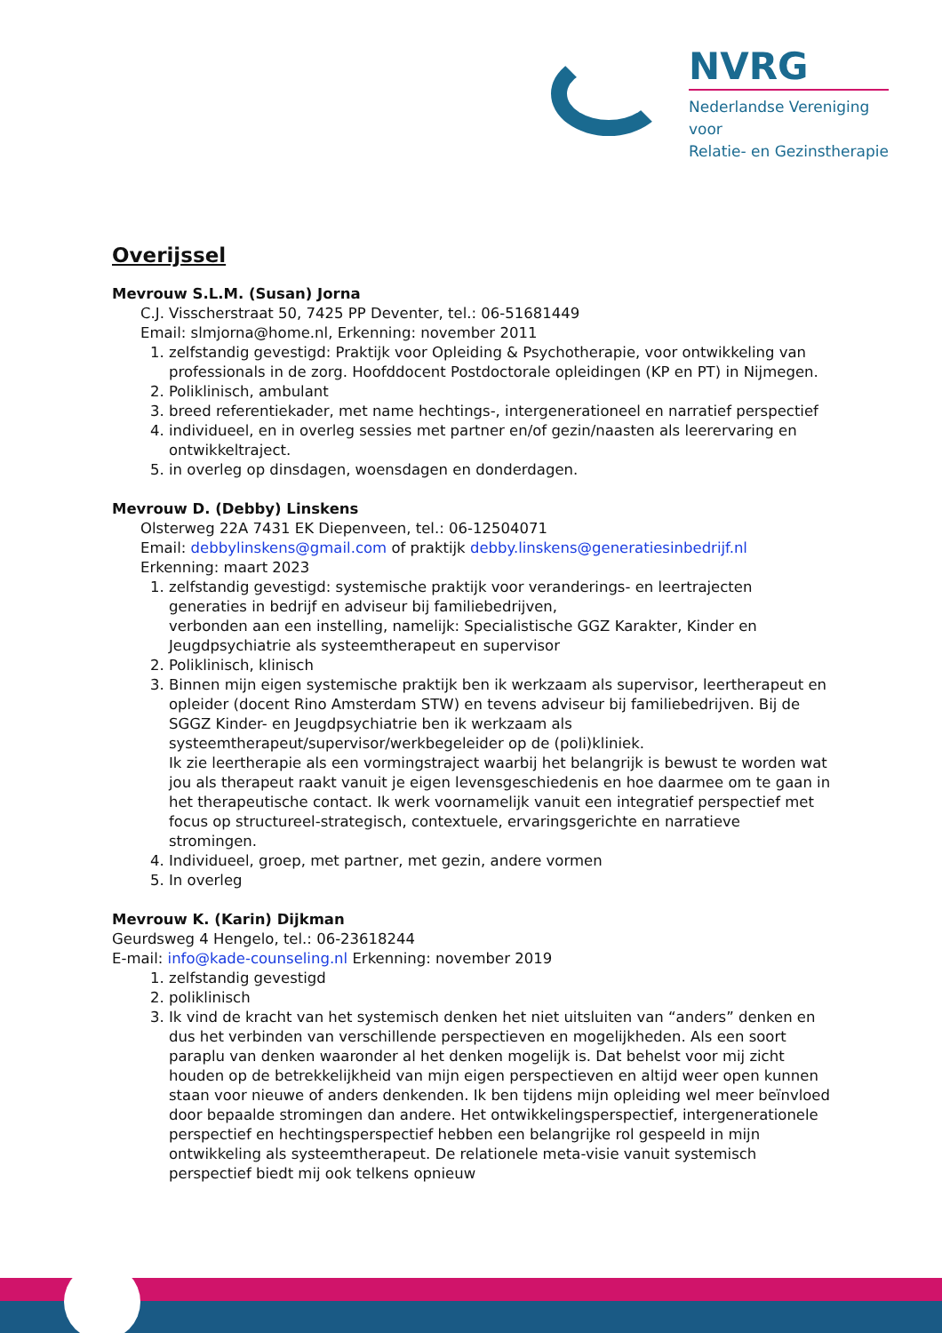NVRG
Nederlandse Vereniging voor
Relatie- en Gezinstherapie
Overijssel
Mevrouw S.L.M. (Susan) Jorna
C.J. Visscherstraat 50, 7425 PP Deventer, tel.: 06-51681449
Email: slmjorna@home.nl, Erkenning: november 2011
1. zelfstandig gevestigd: Praktijk voor Opleiding & Psychotherapie, voor ontwikkeling van professionals in de zorg. Hoofddocent Postdoctorale opleidingen (KP en PT) in Nijmegen.
2. Poliklinisch, ambulant
3. breed referentiekader, met name hechtings-, intergenerationeel en narratief perspectief
4. individueel, en in overleg sessies met partner en/of gezin/naasten als leerervaring en ontwikkeltraject.
5. in overleg op dinsdagen, woensdagen en donderdagen.
Mevrouw D. (Debby) Linskens
Olsterweg 22A 7431 EK Diepenveen, tel.: 06-12504071
Email: debbylinskens@gmail.com of praktijk debby.linskens@generatiesinbedrijf.nl
Erkenning: maart 2023
1. zelfstandig gevestigd: systemische praktijk voor veranderings- en leertrajecten generaties in bedrijf en adviseur bij familiebedrijven,
verbonden aan een instelling, namelijk: Specialistische GGZ Karakter, Kinder en Jeugdpsychiatrie als systeemtherapeut en supervisor
2. Poliklinisch, klinisch
3. Binnen mijn eigen systemische praktijk ben ik werkzaam als supervisor, leertherapeut en opleider (docent Rino Amsterdam STW) en tevens adviseur bij familiebedrijven. Bij de SGGZ Kinder- en Jeugdpsychiatrie ben ik werkzaam als systeemtherapeut/supervisor/werkbegeleider op de (poli)kliniek.
Ik zie leertherapie als een vormingstraject waarbij het belangrijk is bewust te worden wat jou als therapeut raakt vanuit je eigen levensgeschiedenis en hoe daarmee om te gaan in het therapeutische contact. Ik werk voornamelijk vanuit een integratief perspectief met focus op structureel-strategisch, contextuele, ervaringsgerichte en narratieve stromingen.
4. Individueel, groep, met partner, met gezin, andere vormen
5. In overleg
Mevrouw K. (Karin) Dijkman
Geurdsweg 4 Hengelo, tel.: 06-23618244
E-mail: info@kade-counseling.nl Erkenning: november 2019
1. zelfstandig gevestigd
2. poliklinisch
3. Ik vind de kracht van het systemisch denken het niet uitsluiten van “anders” denken en dus het verbinden van verschillende perspectieven en mogelijkheden. Als een soort paraplu van denken waaronder al het denken mogelijk is. Dat behelst voor mij zicht houden op de betrekkelijkheid van mijn eigen perspectieven en altijd weer open kunnen staan voor nieuwe of anders denkenden. Ik ben tijdens mijn opleiding wel meer beïnvloed door bepaalde stromingen dan andere. Het ontwikkelingsperspectief, intergenerationele perspectief en hechtingsperspectief hebben een belangrijke rol gespeeld in mijn ontwikkeling als systeemtherapeut. De relationele meta-visie vanuit systemisch perspectief biedt mij ook telkens opnieuw